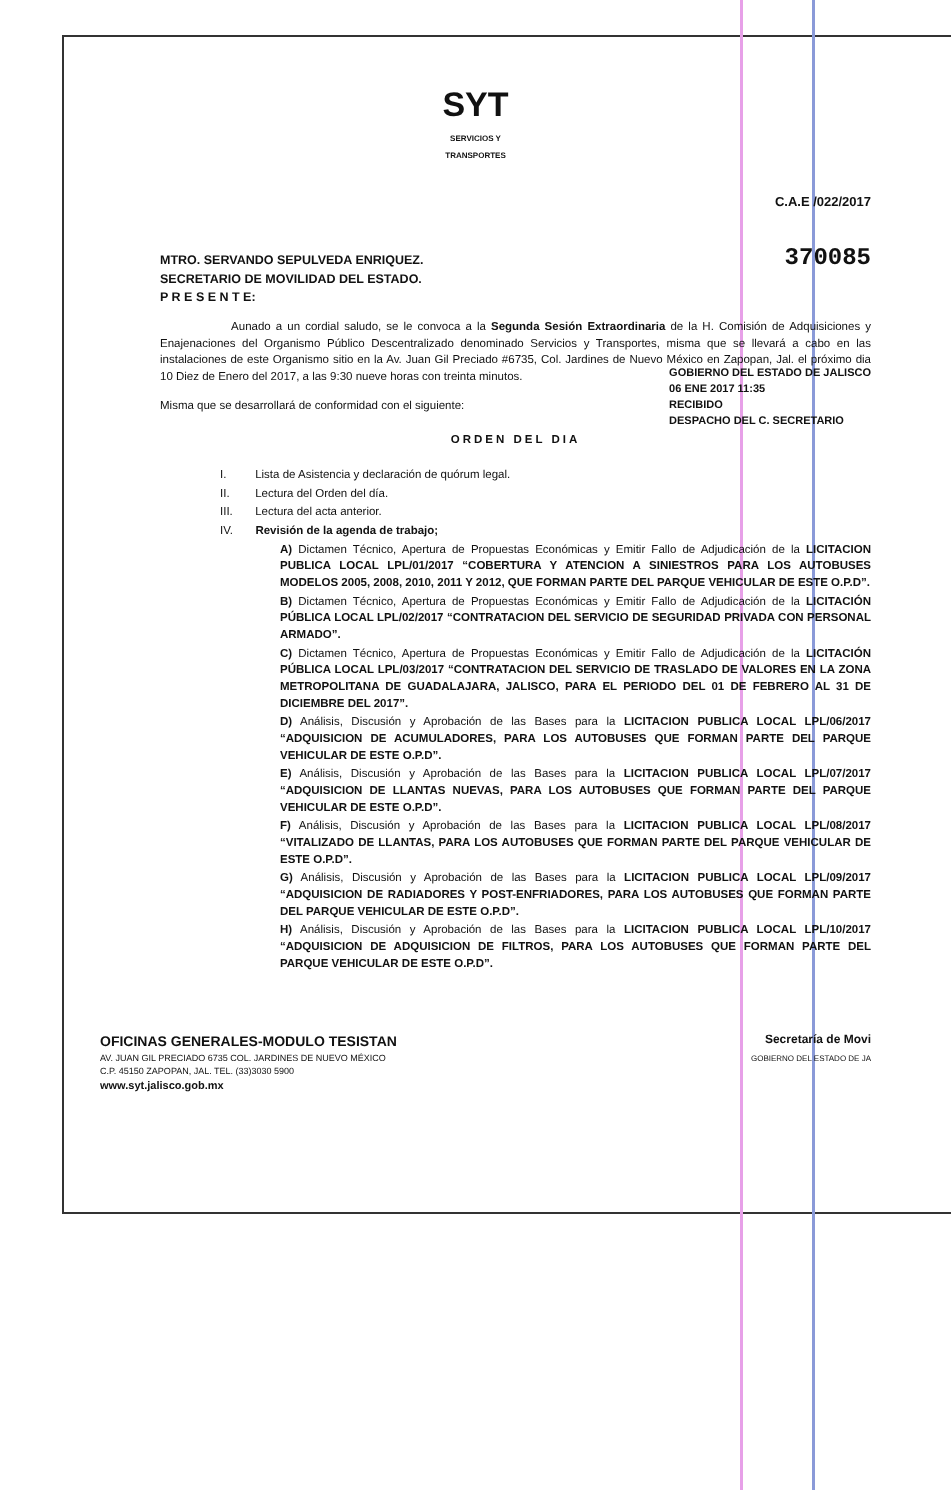SYT
SERVICIOS Y
TRANSPORTES
C.A.E /022/2017
370085 MTRO. SERVANDO SEPULVEDA ENRIQUEZ.
SECRETARIO DE MOVILIDAD DEL ESTADO.
P R E S E N T E:
Aunado a un cordial saludo, se le convoca a la Segunda Sesión Extraordinaria de la H. Comisión de Adquisiciones y Enajenaciones del Organismo Público Descentralizado denominado Servicios y Transportes, misma que se llevará a cabo en las instalaciones de este Organismo sitio en la Av. Juan Gil Preciado #6735, Col. Jardines de Nuevo México en Zapopan, Jal. el próximo dia 10 Diez de Enero del 2017, a las 9:30 nueve horas con treinta minutos.
Misma que se desarrollará de conformidad con el siguiente:
GOBIERNO DEL ESTADO DE JALISCO
06 ENE 2017 11:35
RECIBIDO
DESPACHO DEL C. SECRETARIO
ORDEN DEL DIA
I. Lista de Asistencia y declaración de quórum legal.
II. Lectura del Orden del día.
III. Lectura del acta anterior.
IV. Revisión de la agenda de trabajo;
A) Dictamen Técnico, Apertura de Propuestas Económicas y Emitir Fallo de Adjudicación de la LICITACION PUBLICA LOCAL LPL/01/2017 “COBERTURA Y ATENCION A SINIESTROS PARA LOS AUTOBUSES MODELOS 2005, 2008, 2010, 2011 Y 2012, QUE FORMAN PARTE DEL PARQUE VEHICULAR DE ESTE O.P.D”.
B) Dictamen Técnico, Apertura de Propuestas Económicas y Emitir Fallo de Adjudicación de la LICITACIÓN PÚBLICA LOCAL LPL/02/2017 “CONTRATACION DEL SERVICIO DE SEGURIDAD PRIVADA CON PERSONAL ARMADO”.
C) Dictamen Técnico, Apertura de Propuestas Económicas y Emitir Fallo de Adjudicación de la LICITACIÓN PÚBLICA LOCAL LPL/03/2017 “CONTRATACION DEL SERVICIO DE TRASLADO DE VALORES EN LA ZONA METROPOLITANA DE GUADALAJARA, JALISCO, PARA EL PERIODO DEL 01 DE FEBRERO AL 31 DE DICIEMBRE DEL 2017”.
D) Análisis, Discusión y Aprobación de las Bases para la LICITACION PUBLICA LOCAL LPL/06/2017 “ADQUISICION DE ACUMULADORES, PARA LOS AUTOBUSES QUE FORMAN PARTE DEL PARQUE VEHICULAR DE ESTE O.P.D”.
E) Análisis, Discusión y Aprobación de las Bases para la LICITACION PUBLICA LOCAL LPL/07/2017 “ADQUISICION DE LLANTAS NUEVAS, PARA LOS AUTOBUSES QUE FORMAN PARTE DEL PARQUE VEHICULAR DE ESTE O.P.D”.
F) Análisis, Discusión y Aprobación de las Bases para la LICITACION PUBLICA LOCAL LPL/08/2017 “VITALIZADO DE LLANTAS, PARA LOS AUTOBUSES QUE FORMAN PARTE DEL PARQUE VEHICULAR DE ESTE O.P.D”.
G) Análisis, Discusión y Aprobación de las Bases para la LICITACION PUBLICA LOCAL LPL/09/2017 “ADQUISICION DE RADIADORES Y POST-ENFRIADORES, PARA LOS AUTOBUSES QUE FORMAN PARTE DEL PARQUE VEHICULAR DE ESTE O.P.D”.
H) Análisis, Discusión y Aprobación de las Bases para la LICITACION PUBLICA LOCAL LPL/10/2017 “ADQUISICION DE ADQUISICION DE FILTROS, PARA LOS AUTOBUSES QUE FORMAN PARTE DEL PARQUE VEHICULAR DE ESTE O.P.D”.
Secretaría de Movi
GOBIERNO DEL ESTADO DE JA
OFICINAS GENERALES-MODULO TESISTAN
AV. JUAN GIL PRECIADO 6735 COL. JARDINES DE NUEVO MÉXICO
C.P. 45150 ZAPOPAN, JAL. TEL. (33)3030 5900
www.syt.jalisco.gob.mx